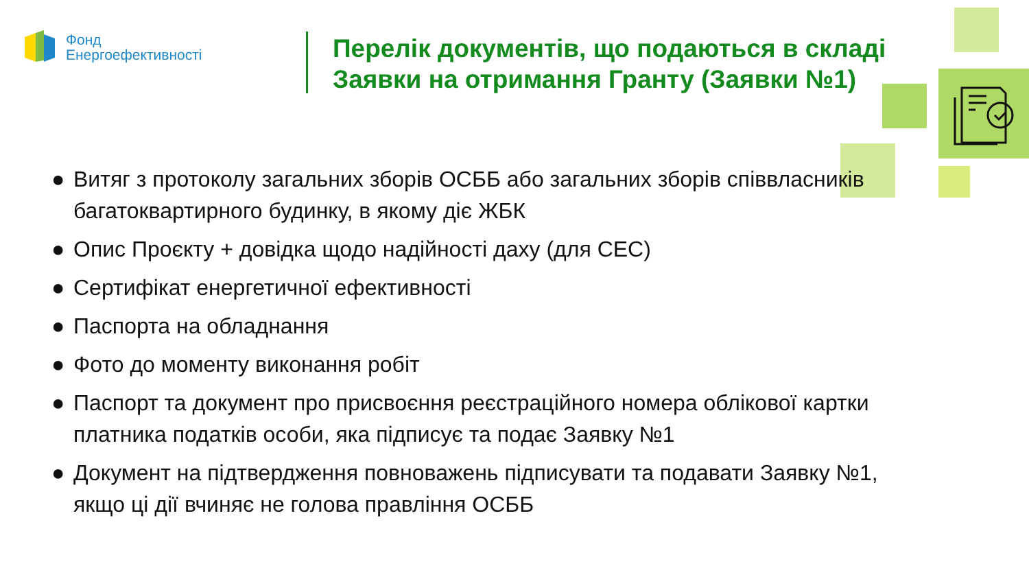Фонд
Енергоефективності
Перелік документів, що подаються в складі
Заявки на отримання Гранту (Заявки №1)
● Витяг з протоколу загальних зборів ОСББ або загальних зборів співвласників багатоквартирного будинку, в якому діє ЖБК
● Опис Проєкту + довідка щодо надійності даху (для СЕС)
● Сертифікат енергетичної ефективності
● Паспорта на обладнання
● Фото до моменту виконання робіт
● Паспорт та документ про присвоєння реєстраційного номера облікової картки платника податків особи, яка підписує та подає Заявку №1
● Документ на підтвердження повноважень підписувати та подавати Заявку №1, якщо ці дії вчиняє не голова правління ОСББ